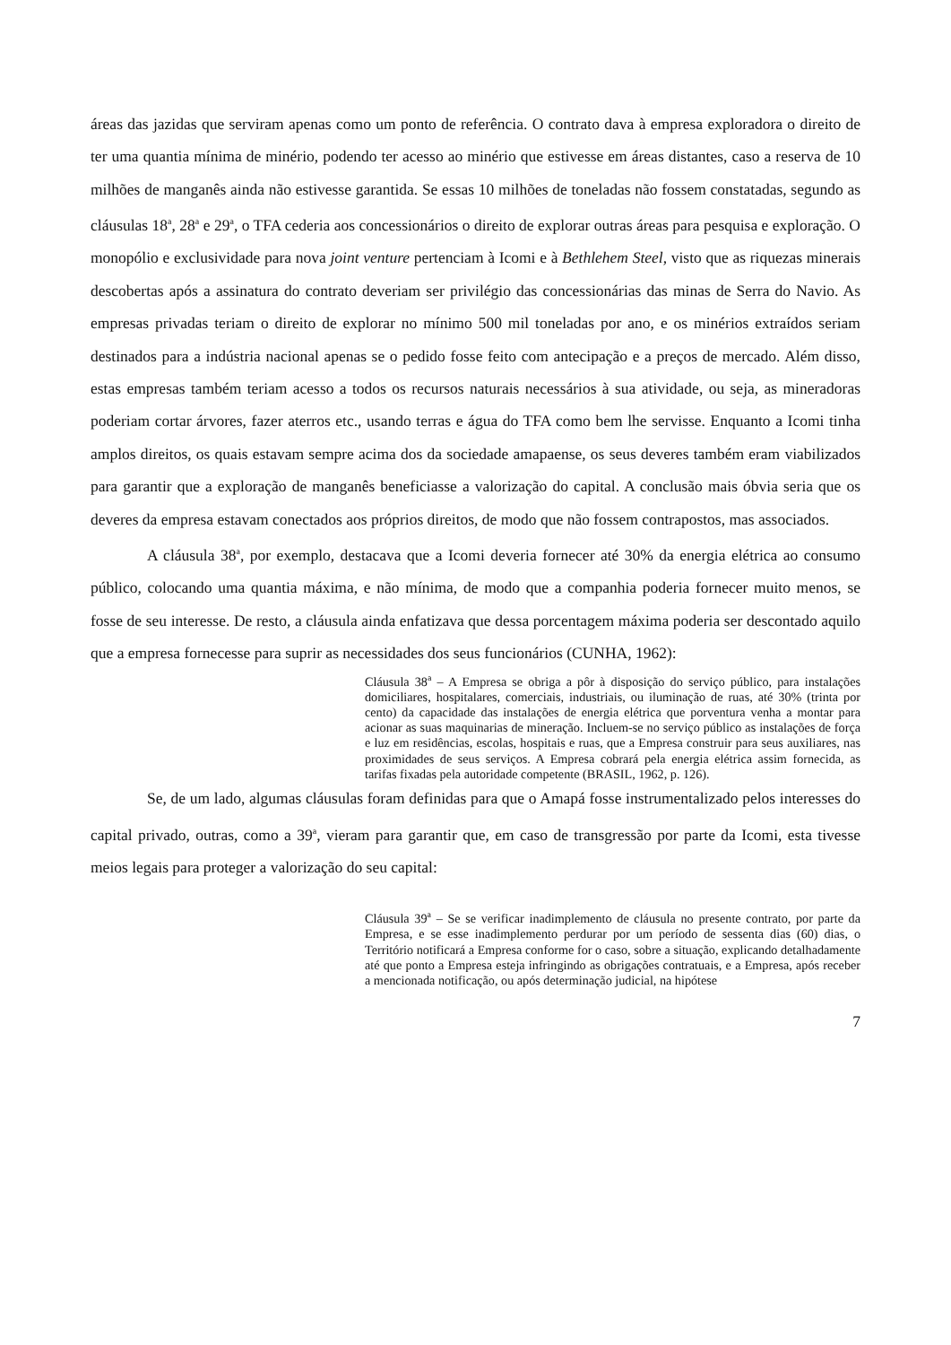áreas das jazidas que serviram apenas como um ponto de referência. O contrato dava à empresa exploradora o direito de ter uma quantia mínima de minério, podendo ter acesso ao minério que estivesse em áreas distantes, caso a reserva de 10 milhões de manganês ainda não estivesse garantida. Se essas 10 milhões de toneladas não fossem constatadas, segundo as cláusulas 18<sup>a</sup>, 28<sup>a</sup> e 29<sup>a</sup>, o TFA cederia aos concessionários o direito de explorar outras áreas para pesquisa e exploração. O monopólio e exclusividade para nova joint venture pertenciam à Icomi e à Bethlehem Steel, visto que as riquezas minerais descobertas após a assinatura do contrato deveriam ser privilégio das concessionárias das minas de Serra do Navio. As empresas privadas teriam o direito de explorar no mínimo 500 mil toneladas por ano, e os minérios extraídos seriam destinados para a indústria nacional apenas se o pedido fosse feito com antecipação e a preços de mercado. Além disso, estas empresas também teriam acesso a todos os recursos naturais necessários à sua atividade, ou seja, as mineradoras poderiam cortar árvores, fazer aterros etc., usando terras e água do TFA como bem lhe servisse. Enquanto a Icomi tinha amplos direitos, os quais estavam sempre acima dos da sociedade amapaense, os seus deveres também eram viabilizados para garantir que a exploração de manganês beneficiasse a valorização do capital. A conclusão mais óbvia seria que os deveres da empresa estavam conectados aos próprios direitos, de modo que não fossem contrapostos, mas associados.
A cláusula 38<sup>a</sup>, por exemplo, destacava que a Icomi deveria fornecer até 30% da energia elétrica ao consumo público, colocando uma quantia máxima, e não mínima, de modo que a companhia poderia fornecer muito menos, se fosse de seu interesse. De resto, a cláusula ainda enfatizava que dessa porcentagem máxima poderia ser descontado aquilo que a empresa fornecesse para suprir as necessidades dos seus funcionários (CUNHA, 1962):
Cláusula 38<sup>a</sup> – A Empresa se obriga a pôr à disposição do serviço público, para instalações domiciliares, hospitalares, comerciais, industriais, ou iluminação de ruas, até 30% (trinta por cento) da capacidade das instalações de energia elétrica que porventura venha a montar para acionar as suas maquinarias de mineração. Incluem-se no serviço público as instalações de força e luz em residências, escolas, hospitais e ruas, que a Empresa construir para seus auxiliares, nas proximidades de seus serviços. A Empresa cobrará pela energia elétrica assim fornecida, as tarifas fixadas pela autoridade competente (BRASIL, 1962, p. 126).
Se, de um lado, algumas cláusulas foram definidas para que o Amapá fosse instrumentalizado pelos interesses do capital privado, outras, como a 39<sup>a</sup>, vieram para garantir que, em caso de transgressão por parte da Icomi, esta tivesse meios legais para proteger a valorização do seu capital:
Cláusula 39<sup>a</sup> – Se se verificar inadimplemento de cláusula no presente contrato, por parte da Empresa, e se esse inadimplemento perdurar por um período de sessenta dias (60) dias, o Território notificará a Empresa conforme for o caso, sobre a situação, explicando detalhadamente até que ponto a Empresa esteja infringindo as obrigações contratuais, e a Empresa, após receber a mencionada notificação, ou após determinação judicial, na hipótese
7